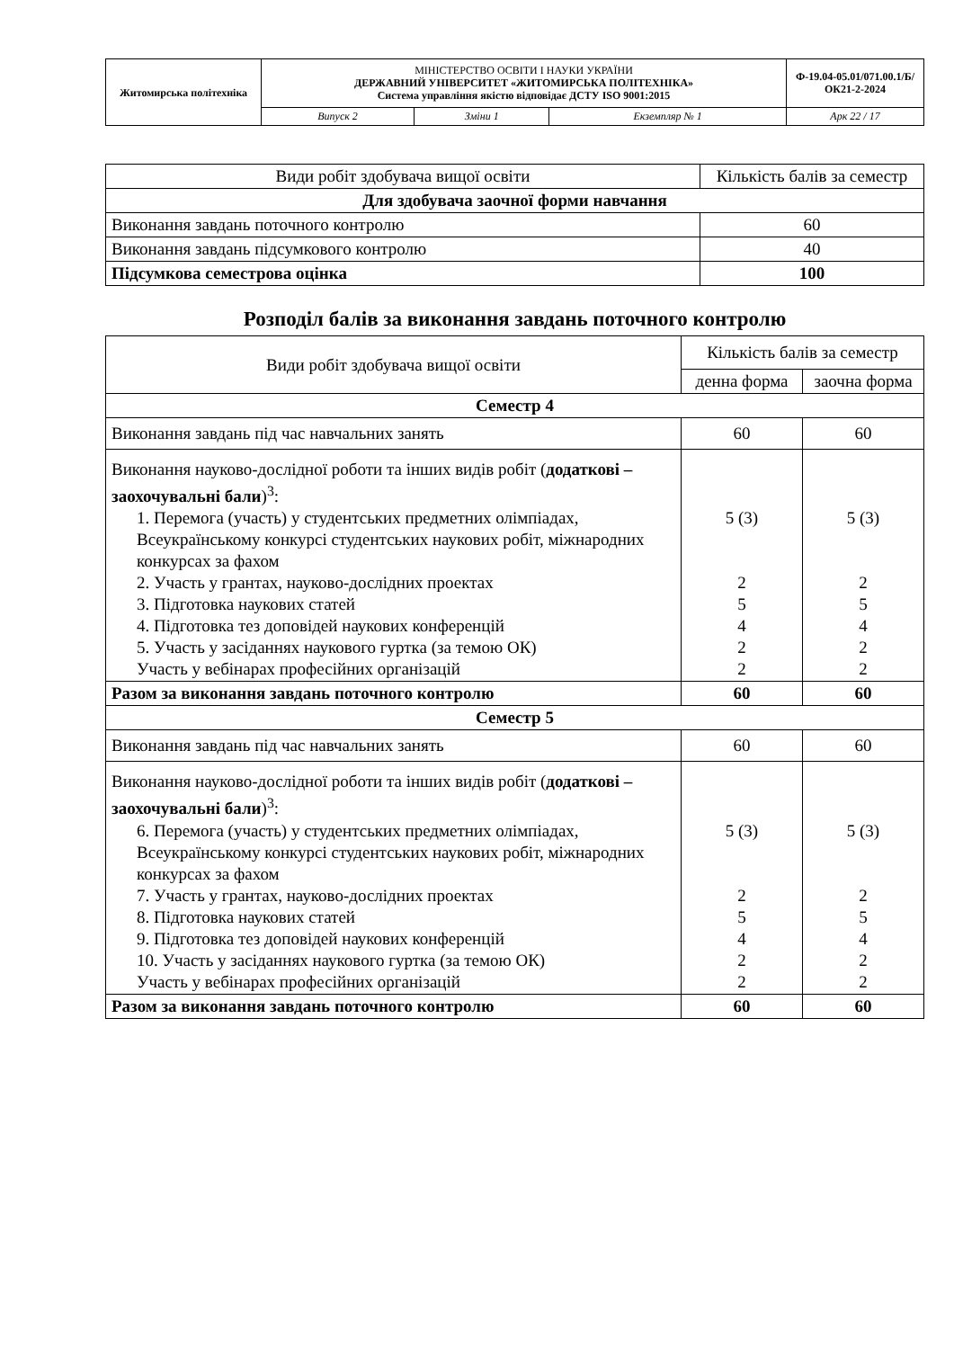| Житомирська політехніка | МІНІСТЕРСТВО ОСВІТИ І НАУКИ УКРАЇНИ ДЕРЖАВНИЙ УНІВЕРСИТЕТ «ЖИТОМИРСЬКА ПОЛІТЕХНІКА» Система управління якістю відповідає ДСТУ ISO 9001:2015 | | | Ф-19.04-05.01/071.00.1/Б/ОК21-2-2024 |
| | Випуск 2 | Зміни 1 | Екземпляр № 1 | Арк 22 / 17 |
| Види робіт здобувача вищої освіти | Кількість балів за семестр |
| Для здобувача заочної форми навчання | |
| Виконання завдань поточного контролю | 60 |
| Виконання завдань підсумкового контролю | 40 |
| Підсумкова семестрова оцінка | 100 |
Розподіл балів за виконання завдань поточного контролю
| Види робіт здобувача вищої освіти | Кількість балів за семестр | |
| | денна форма | заочна форма |
| Семестр 4 | | |
| Виконання завдань під час навчальних занять | 60 | 60 |
| Виконання науково-дослідної роботи та інших видів робіт ( додаткові – заохочувальні бали )<sup>3</sup>: 1. Перемога (участь) у студентських предметних олімпіадах, Всеукраїнському конкурсі студентських наукових робіт, міжнародних конкурсах за фахом 2. Участь у грантах, науково-дослідних проектах 3. Підготовка наукових статей 4. Підготовка тез доповідей наукових конференцій 5. Участь у засіданнях наукового гуртка (за темою ОК) Участь у вебінарах професійних організацій | 5 (3) 2 5 4 2 2 | 5 (3) 2 5 4 2 2 |
| Разом за виконання завдань поточного контролю | 60 | 60 |
| Семестр 5 | | |
| Виконання завдань під час навчальних занять | 60 | 60 |
| Виконання науково-дослідної роботи та інших видів робіт ( додаткові – заохочувальні бали )<sup>3</sup>: 6. Перемога (участь) у студентських предметних олімпіадах, Всеукраїнському конкурсі студентських наукових робіт, міжнародних конкурсах за фахом 7. Участь у грантах, науково-дослідних проектах 8. Підготовка наукових статей 9. Підготовка тез доповідей наукових конференцій 10. Участь у засіданнях наукового гуртка (за темою ОК) Участь у вебінарах професійних організацій | 5 (3) 2 5 4 2 2 | 5 (3) 2 5 4 2 2 |
| Разом за виконання завдань поточного контролю | 60 | 60 |